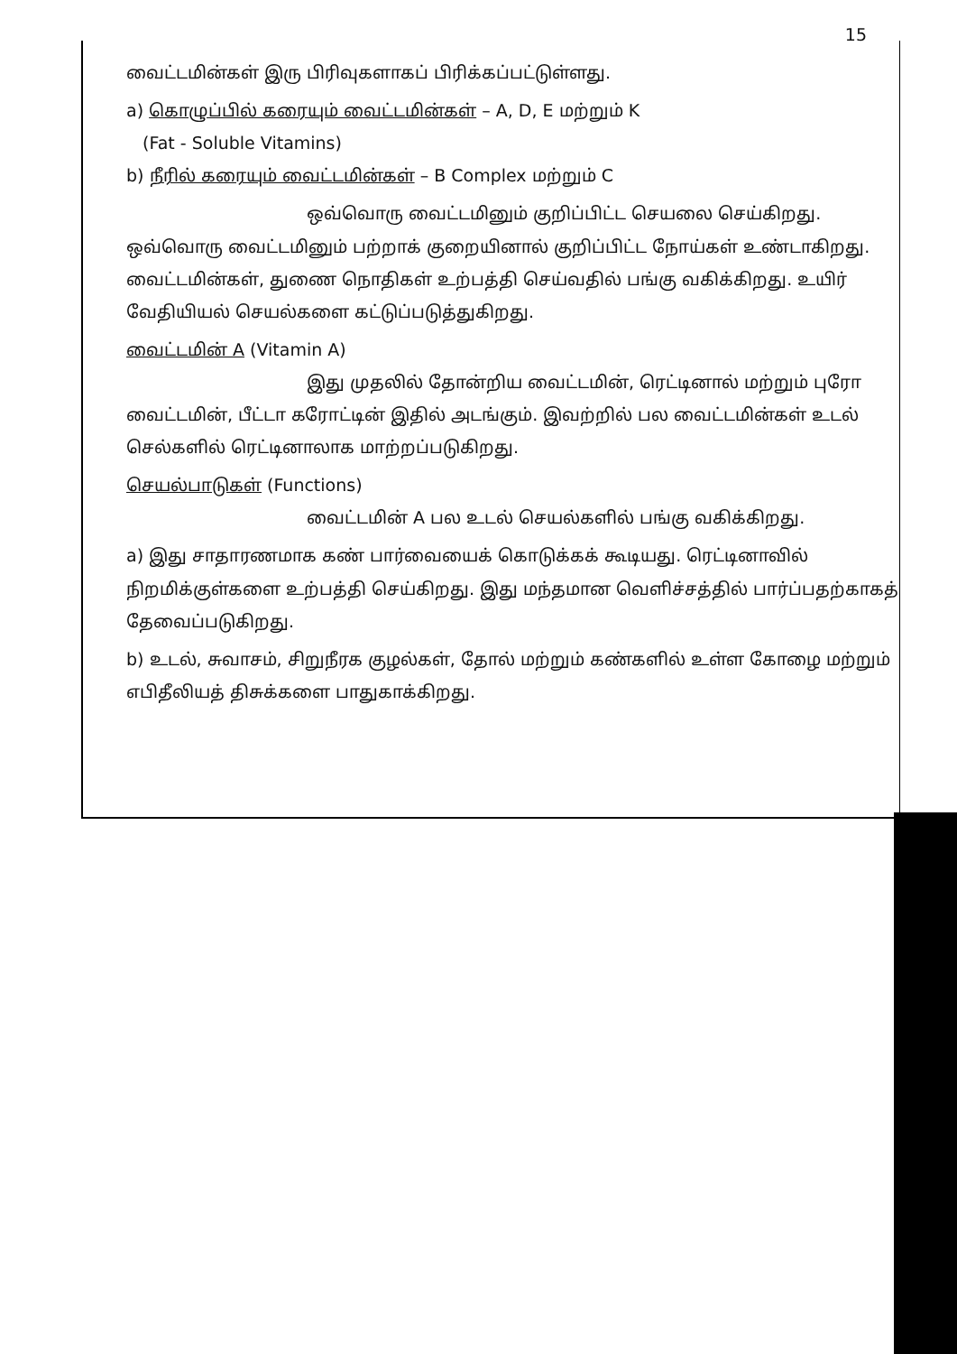15
வைட்டமின்கள் இரு பிரிவுகளாகப் பிரிக்கப்பட்டுள்ளது.
a) கொழுப்பில் கரையும் வைட்டமின்கள் – A, D, E மற்றும் K
(Fat - Soluble Vitamins)
b) நீரில் கரையும் வைட்டமின்கள் – B Complex மற்றும் C
ஒவ்வொரு வைட்டமினும் குறிப்பிட்ட செயலை செய்கிறது. ஒவ்வொரு வைட்டமினும் பற்றாக் குறையினால் குறிப்பிட்ட நோய்கள் உண்டாகிறது. வைட்டமின்கள், துணை நொதிகள் உற்பத்தி செய்வதில் பங்கு வகிக்கிறது. உயிர் வேதியியல் செயல்களை கட்டுப்படுத்துகிறது.
வைட்டமின் A (Vitamin A)
இது முதலில் தோன்றிய வைட்டமின், ரெட்டினால் மற்றும் புரோ வைட்டமின், பீட்டா கரோட்டின் இதில் அடங்கும். இவற்றில் பல வைட்டமின்கள் உடல் செல்களில் ரெட்டினாலாக மாற்றப்படுகிறது.
செயல்பாடுகள் (Functions)
வைட்டமின் A பல உடல் செயல்களில் பங்கு வகிக்கிறது.
a) இது சாதாரணமாக கண் பார்வையைக் கொடுக்கக் கூடியது. ரெட்டினாவில் நிறமிக்குள்களை உற்பத்தி செய்கிறது. இது மந்தமான வெளிச்சத்தில் பார்ப்பதற்காகத் தேவைப்படுகிறது.
b) உடல், சுவாசம், சிறுநீரக குழல்கள், தோல் மற்றும் கண்களில் உள்ள கோழை மற்றும் எபிதீலியத் திசுக்களை பாதுகாக்கிறது.